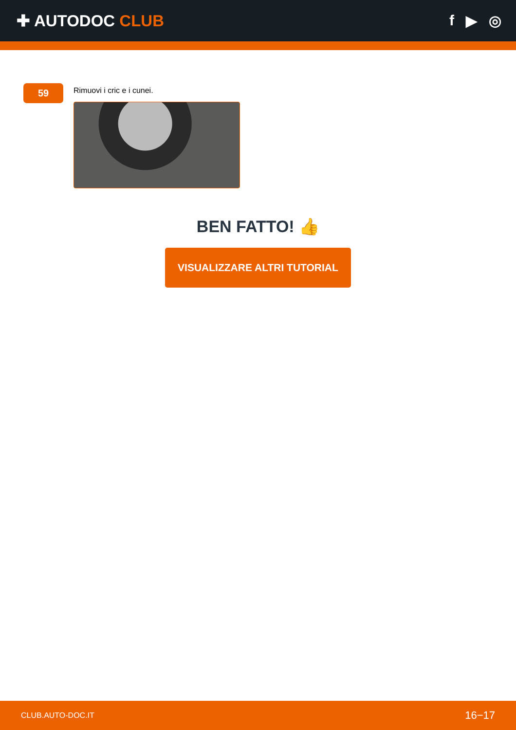✚ AUTODOC CLUB f ▶ ◎
59
Rimuovi i cric e i cunei.
BEN FATTO! 👍
VISUALIZZARE ALTRI TUTORIAL
CLUB.AUTO-DOC.IT 16−17